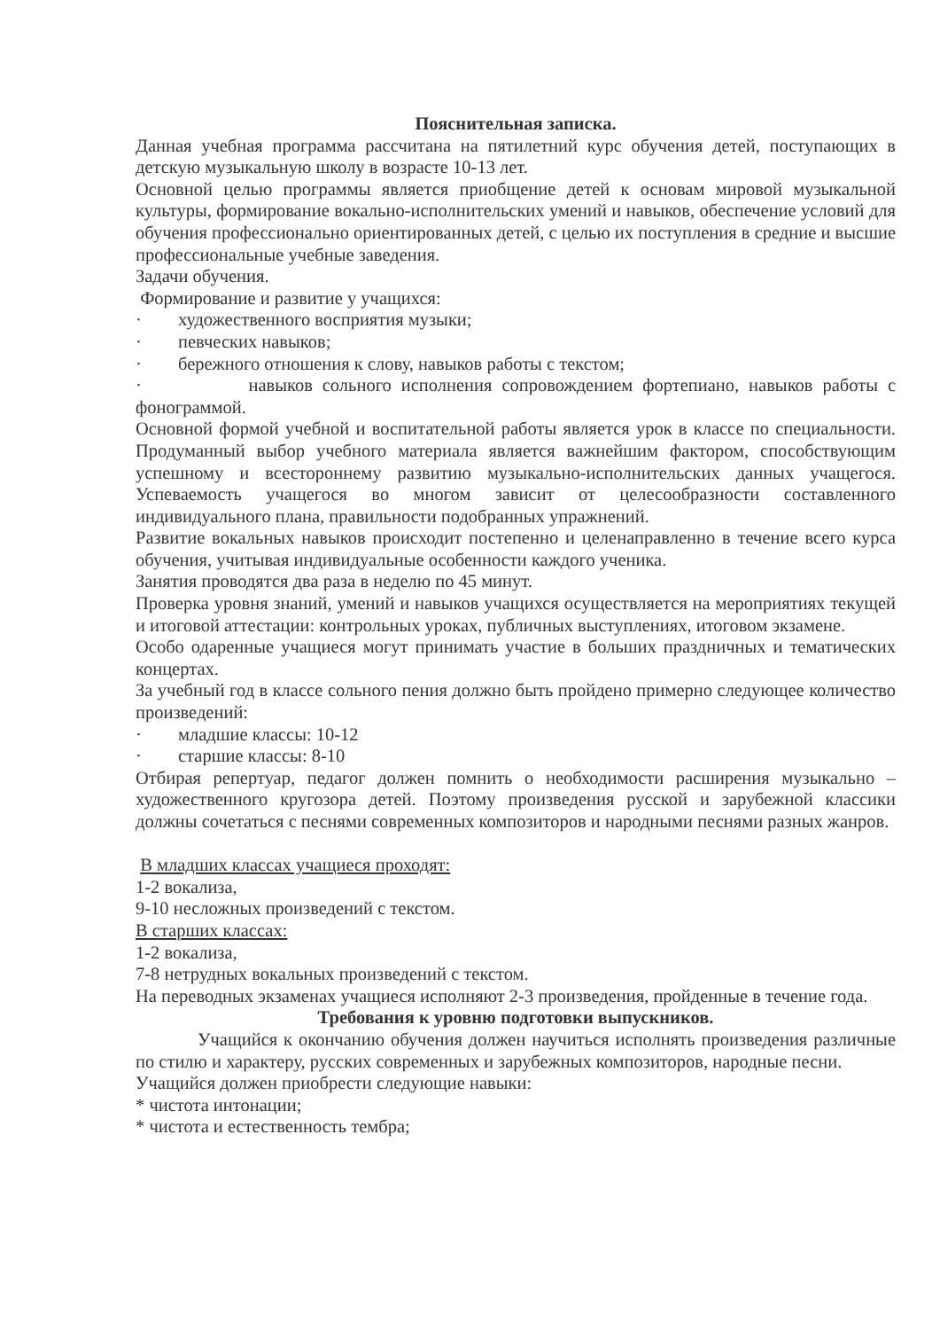Пояснительная записка.
Данная учебная программа рассчитана на пятилетний курс обучения детей, поступающих в детскую музыкальную школу в возрасте 10-13 лет.
Основной целью программы является приобщение детей к основам мировой музыкальной культуры, формирование вокально-исполнительских умений и навыков, обеспечение условий для обучения профессионально ориентированных детей, с целью их поступления в средние и высшие профессиональные учебные заведения.
Задачи обучения.
Формирование и развитие у учащихся:
· художественного восприятия музыки;
· певческих навыков;
· бережного отношения к слову, навыков работы с текстом;
· навыков сольного исполнения сопровождением фортепиано, навыков работы с фонограммой.
Основной формой учебной и воспитательной работы является урок в классе по специальности. Продуманный выбор учебного материала является важнейшим фактором, способствующим успешному и всестороннему развитию музыкально-исполнительских данных учащегося. Успеваемость учащегося во многом зависит от целесообразности составленного индивидуального плана, правильности подобранных упражнений.
Развитие вокальных навыков происходит постепенно и целенаправленно в течение всего курса обучения, учитывая индивидуальные особенности каждого ученика.
Занятия проводятся два раза в неделю по 45 минут.
Проверка уровня знаний, умений и навыков учащихся осуществляется на мероприятиях текущей и итоговой аттестации: контрольных уроках, публичных выступлениях, итоговом экзамене.
Особо одаренные учащиеся могут принимать участие в больших праздничных и тематических концертах.
За учебный год в классе сольного пения должно быть пройдено примерно следующее количество произведений:
· младшие классы: 10-12
· старшие классы: 8-10
Отбирая репертуар, педагог должен помнить о необходимости расширения музыкально – художественного кругозора детей. Поэтому произведения русской и зарубежной классики должны сочетаться с песнями современных композиторов и народными песнями разных жанров.
В младших классах учащиеся проходят:
1-2 вокализа,
9-10 несложных произведений с текстом.
В старших классах:
1-2 вокализа,
7-8 нетрудных вокальных произведений с текстом.
На переводных экзаменах учащиеся исполняют 2-3 произведения, пройденные в течение года.
Требования к уровню подготовки выпускников.
Учащийся к окончанию обучения должен научиться исполнять произведения различные по стилю и характеру, русских современных и зарубежных композиторов, народные песни.
Учащийся должен приобрести следующие навыки:
* чистота интонации;
* чистота и естественность тембра;